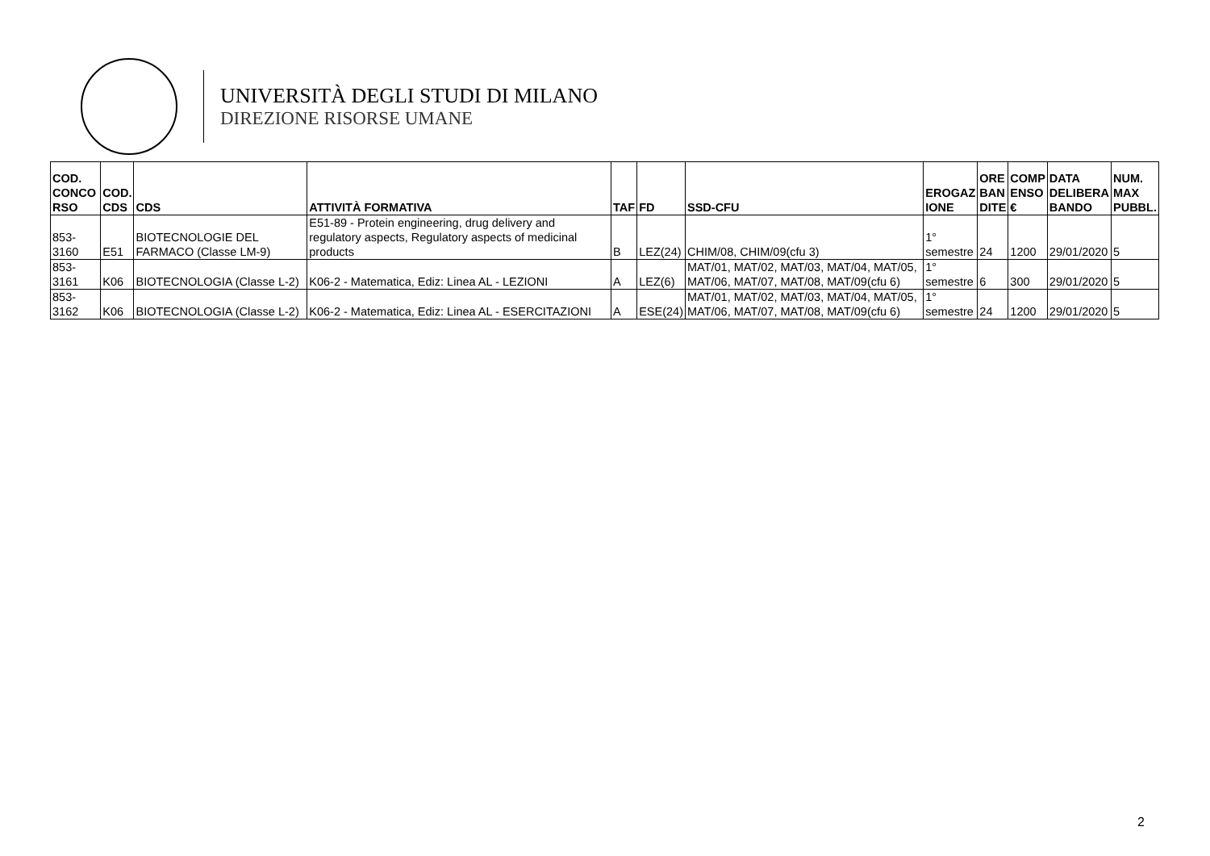UNIVERSITÀ DEGLI STUDI DI MILANO
DIREZIONE RISORSE UMANE
| COD. CONCO RSO | COD. CDS | CDS | ATTIVITÀ FORMATIVA | TAF | FD | SSD-CFU | EROGAZ IONE | ORE BAN DITE | COMP ENSO € | DATA DELIBERA BANDO | NUM. MAX PUBBL. |
| --- | --- | --- | --- | --- | --- | --- | --- | --- | --- | --- | --- |
| 853-3160 | E51 | BIOTECNOLOGIE DEL FARMACO (Classe LM-9) | E51-89 - Protein engineering, drug delivery and regulatory aspects, Regulatory aspects of medicinal products | B | LEZ(24) | CHIM/08, CHIM/09(cfu 3) | 1° semestre | 24 | 1200 | 29/01/2020 | 5 |
| 853-3161 | K06 | BIOTECNOLOGIA (Classe L-2) | K06-2 - Matematica, Ediz: Linea AL - LEZIONI | A | LEZ(6) | MAT/01, MAT/02, MAT/03, MAT/04, MAT/05, MAT/06, MAT/07, MAT/08, MAT/09(cfu 6) | 1° semestre | 6 | 300 | 29/01/2020 | 5 |
| 853-3162 | K06 | BIOTECNOLOGIA (Classe L-2) | K06-2 - Matematica, Ediz: Linea AL - ESERCITAZIONI | A | ESE(24) | MAT/01, MAT/02, MAT/03, MAT/04, MAT/05, MAT/06, MAT/07, MAT/08, MAT/09(cfu 6) | 1° semestre | 24 | 1200 | 29/01/2020 | 5 |
2